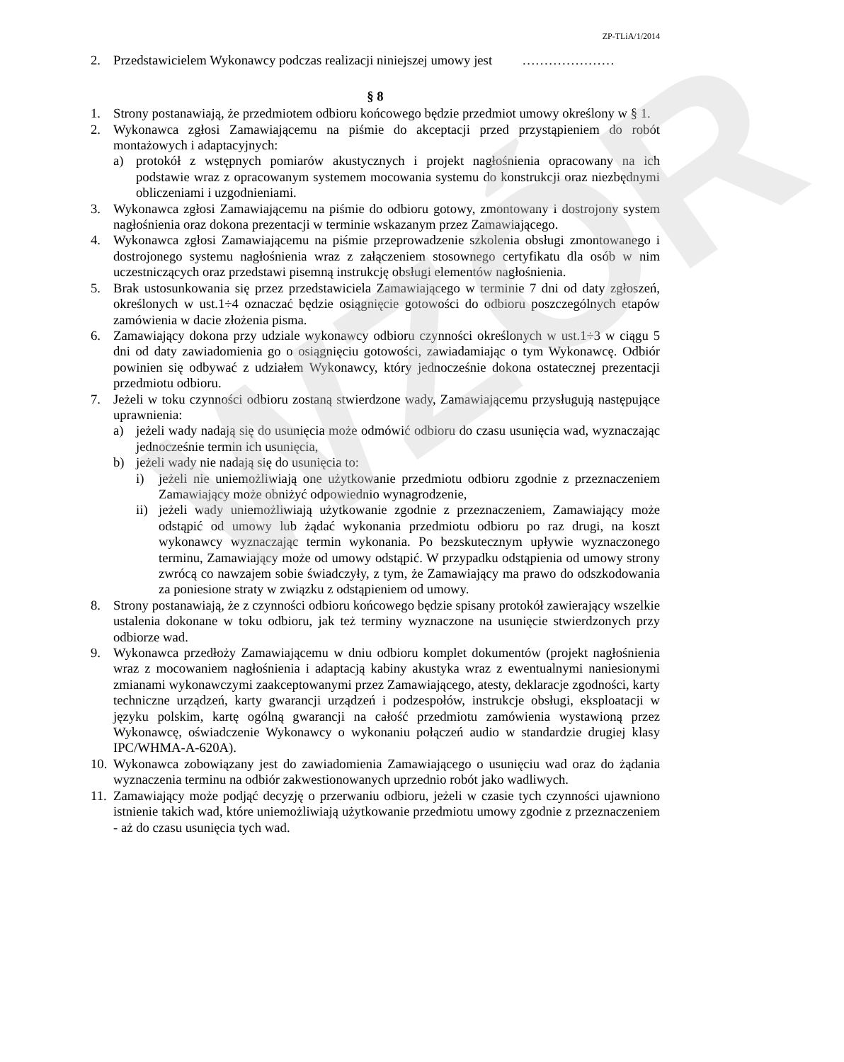WZÓR
ZP-TLiA/1/2014
2. Przedstawicielem Wykonawcy podczas realizacji niniejszej umowy jest …………………
§ 8
1. Strony postanawiają, że przedmiotem odbioru końcowego będzie przedmiot umowy określony w § 1.
2. Wykonawca zgłosi Zamawiającemu na piśmie do akceptacji przed przystąpieniem do robót montażowych i adaptacyjnych:
a) protokół z wstępnych pomiarów akustycznych i projekt nagłośnienia opracowany na ich podstawie wraz z opracowanym systemem mocowania systemu do konstrukcji oraz niezbędnymi obliczeniami i uzgodnieniami.
3. Wykonawca zgłosi Zamawiającemu na piśmie do odbioru gotowy, zmontowany i dostrojony system nagłośnienia oraz dokona prezentacji w terminie wskazanym przez Zamawiającego.
4. Wykonawca zgłosi Zamawiającemu na piśmie przeprowadzenie szkolenia obsługi zmontowanego i dostrojonego systemu nagłośnienia wraz z załączeniem stosownego certyfikatu dla osób w nim uczestniczących oraz przedstawi pisemną instrukcję obsługi elementów nagłośnienia.
5. Brak ustosunkowania się przez przedstawiciela Zamawiającego w terminie 7 dni od daty zgłoszeń, określonych w ust.1÷4 oznaczać będzie osiągnięcie gotowości do odbioru poszczególnych etapów zamówienia w dacie złożenia pisma.
6. Zamawiający dokona przy udziale wykonawcy odbioru czynności określonych w ust.1÷3 w ciągu 5 dni od daty zawiadomienia go o osiągnięciu gotowości, zawiadamiając o tym Wykonawcę. Odbiór powinien się odbywać z udziałem Wykonawcy, który jednocześnie dokona ostatecznej prezentacji przedmiotu odbioru.
7. Jeżeli w toku czynności odbioru zostaną stwierdzone wady, Zamawiającemu przysługują następujące uprawnienia:
a) jeżeli wady nadają się do usunięcia może odmówić odbioru do czasu usunięcia wad, wyznaczając jednocześnie termin ich usunięcia,
b) jeżeli wady nie nadają się do usunięcia to:
i) jeżeli nie uniemożliwiają one użytkowanie przedmiotu odbioru zgodnie z przeznaczeniem Zamawiający może obniżyć odpowiednio wynagrodzenie,
ii) jeżeli wady uniemożliwiają użytkowanie zgodnie z przeznaczeniem, Zamawiający może odstąpić od umowy lub żądać wykonania przedmiotu odbioru po raz drugi, na koszt wykonawcy wyznaczając termin wykonania. Po bezskutecznym upływie wyznaczonego terminu, Zamawiający może od umowy odstąpić. W przypadku odstąpienia od umowy strony zwrócą co nawzajem sobie świadczyły, z tym, że Zamawiający ma prawo do odszkodowania za poniesione straty w związku z odstąpieniem od umowy.
8. Strony postanawiają, że z czynności odbioru końcowego będzie spisany protokół zawierający wszelkie ustalenia dokonane w toku odbioru, jak też terminy wyznaczone na usunięcie stwierdzonych przy odbiorze wad.
9. Wykonawca przedłoży Zamawiającemu w dniu odbioru komplet dokumentów (projekt nagłośnienia wraz z mocowaniem nagłośnienia i adaptacją kabiny akustyka wraz z ewentualnymi naniesionymi zmianami wykonawczymi zaakceptowanymi przez Zamawiającego, atesty, deklaracje zgodności, karty techniczne urządzeń, karty gwarancji urządzeń i podzespołów, instrukcje obsługi, eksploatacji w języku polskim, kartę ogólną gwarancji na całość przedmiotu zamówienia wystawioną przez Wykonawcę, oświadczenie Wykonawcy o wykonaniu połączeń audio w standardzie drugiej klasy IPC/WHMA-A-620A).
10. Wykonawca zobowiązany jest do zawiadomienia Zamawiającego o usunięciu wad oraz do żądania wyznaczenia terminu na odbiór zakwestionowanych uprzednio robót jako wadliwych.
11. Zamawiający może podjąć decyzję o przerwaniu odbioru, jeżeli w czasie tych czynności ujawniono istnienie takich wad, które uniemożliwiają użytkowanie przedmiotu umowy zgodnie z przeznaczeniem - aż do czasu usunięcia tych wad.